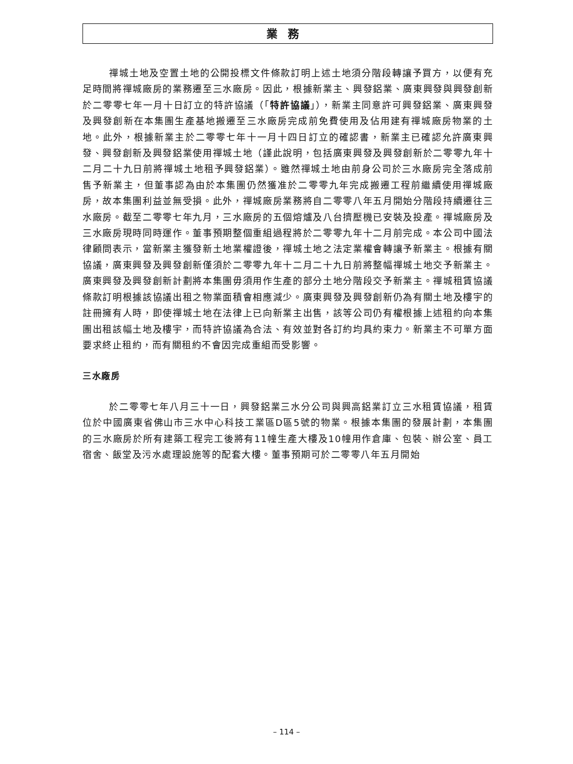業務
禪城土地及空置土地的公開投標文件條款訂明上述土地須分階段轉讓予買方，以便有充足時間將禪城廠房的業務遷至三水廠房。因此，根據新業主、興發鋁業、廣東興發與興發創新於二零零七年一月十日訂立的特許協議（「特許協議」），新業主同意許可興發鋁業、廣東興發及興發創新在本集團生產基地搬遷至三水廠房完成前免費使用及佔用建有禪城廠房物業的土地。此外，根據新業主於二零零七年十一月十四日訂立的確認書，新業主已確認允許廣東興發、興發創新及興發鋁業使用禪城土地（謹此說明，包括廣東興發及興發創新於二零零九年十二月二十九日前將禪城土地租予興發鋁業）。雖然禪城土地由前身公司於三水廠房完全落成前售予新業主，但董事認為由於本集團仍然獲准於二零零九年完成搬遷工程前繼續使用禪城廠房，故本集團利益並無受損。此外，禪城廠房業務將自二零零八年五月開始分階段持續遷往三水廠房。截至二零零七年九月，三水廠房的五個熔爐及八台擠壓機已安裝及投產。禪城廠房及三水廠房現時同時運作。董事預期整個重組過程將於二零零九年十二月前完成。本公司中國法律顧問表示，當新業主獲發新土地業權證後，禪城土地之法定業權會轉讓予新業主。根據有關協議，廣東興發及興發創新僅須於二零零九年十二月二十九日前將整幅禪城土地交予新業主。廣東興發及興發創新計劃將本集團毋須用作生產的部分土地分階段交予新業主。禪城租賃協議條款訂明根據該協議出租之物業面積會相應減少。廣東興發及興發創新仍為有關土地及樓宇的註冊擁有人時，即使禪城土地在法律上已向新業主出售，該等公司仍有權根據上述租約向本集團出租該幅土地及樓宇，而特許協議為合法、有效並對各訂約均具約束力。新業主不可單方面要求終止租約，而有關租約不會因完成重組而受影響。
三水廠房
於二零零七年八月三十一日，興發鋁業三水分公司與興高鋁業訂立三水租賃協議，租賃位於中國廣東省佛山市三水中心科技工業區D區5號的物業。根據本集團的發展計劃，本集團的三水廠房於所有建築工程完工後將有11幢生產大樓及10幢用作倉庫、包裝、辦公室、員工宿舍、飯堂及污水處理設施等的配套大樓。董事預期可於二零零八年五月開始
– 114 –